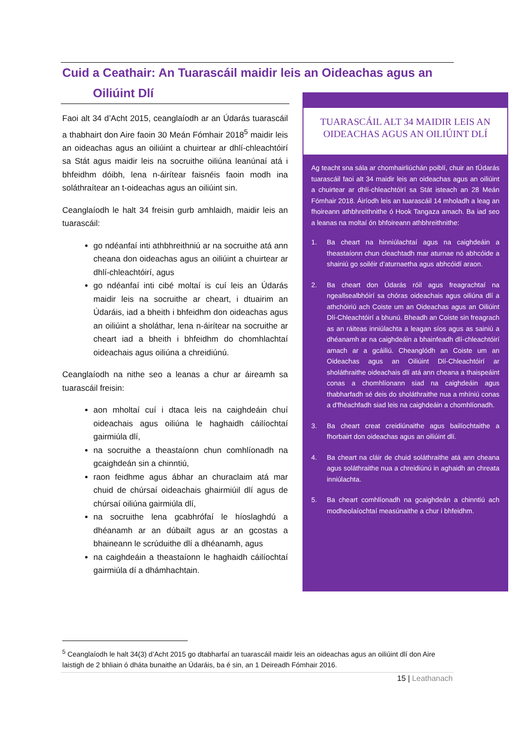Cuid a Ceathair: An Tuarascáil maidir leis an Oideachas agus an
Oiliúint Dlí
Faoi alt 34 d’Acht 2015, ceanglaíodh ar an Údarás tuarascáil a thabhairt don Aire faoin 30 Meán Fómhair 2018<sup>5</sup> maidir leis an oideachas agus an oiliúint a chuirtear ar dhlí-chleachtóirí sa Stát agus maidir leis na socruithe oiliúna leanúnaí atá i bhfeidhm dóibh, lena n-áirítear faisnéis faoin modh ina soláthraítear an t-oideachas agus an oiliúint sin.
Ceanglaíodh le halt 34 freisin gurb amhlaidh, maidir leis an tuarascáil:
go ndéanfaí inti athbhreithniú ar na socruithe atá ann cheana don oideachas agus an oiliúint a chuirtear ar dhlí-chleachtóirí, agus
go ndéanfaí inti cibé moltaí is cuí leis an Údarás maidir leis na socruithe ar cheart, i dtuairim an Údaráis, iad a bheith i bhfeidhm don oideachas agus an oiliúint a sholáthar, lena n-áirítear na socruithe ar cheart iad a bheith i bhfeidhm do chomhlachtaí oideachais agus oiliúna a chreidiúnú.
Ceanglaíodh na nithe seo a leanas a chur ar áireamh sa tuarascáil freisin:
aon mholtaí cuí i dtaca leis na caighdeáin chuí oideachais agus oiliúna le haghaidh cáilíochtaí gairmiúla dlí,
na socruithe a theastaíonn chun comhlíonadh na gcaighdeán sin a chinntiú,
raon feidhme agus ábhar an churaclaim atá mar chuid de chúrsaí oideachais ghairmiúil dlí agus de chúrsaí oiliúna gairmiúla dlí,
na socruithe lena gcabhrófaí le híoslaghdú a dhéanamh ar an dúbailt agus ar an gcostas a bhaineann le scrúduithe dlí a dhéanamh, agus
na caighdeáin a theastaíonn le haghaidh cáilíochtaí gairmiúla dí a dhámhachtain.
TUARASCÁIL ALT 34 MAIDIR LEIS AN
OIDEACHAS AGUS AN OILIÚINT DLÍ
Ag teacht sna sála ar chomhairliúchán poiblí, chuir an tÚdarás tuarascáil faoi alt 34 maidir leis an oideachas agus an oiliúint a chuirtear ar dhlí-chleachtóirí sa Stát isteach an 28 Meán Fómhair 2018. Áiríodh leis an tuarascáil 14 mholadh a leag an fhoireann athbhreithnithe ó Hook Tangaza amach. Ba iad seo a leanas na moltaí ón bhfoireann athbhreithnithe:
1. Ba cheart na hinniúlachtaí agus na caighdeáin a theastaíonn chun cleachtadh mar aturnae nó abhcóide a shainiú go soiléir d’aturnaetha agus abhcóidí araon.
2. Ba cheart don Údarás róil agus freagrachtaí na ngeallsealbhóirí sa chóras oideachais agus oiliúna dlí a athchóiriú ach Coiste um an Oideachas agus an Oiliúint Dlí-Chleachtóirí a bhunú. Bheadh an Coiste sin freagrach as an ráiteas inniúlachta a leagan síos agus as sainiú a dhéanamh ar na caighdeáin a bhainfeadh dlí-chleachtóirí amach ar a gcáiliú. Cheanglódh an Coiste um an Oideachas agus an Oiliúint Dlí-Chleachtóirí ar sholáthraithe oideachais dlí atá ann cheana a thaispeáint conas a chomhlíonann siad na caighdeáin agus thabharfadh sé deis do sholáthraithe nua a mhíniú conas a d’fhéachfadh siad leis na caighdeáin a chomhlíonadh.
3. Ba cheart creat creidiúnaithe agus bailíochtaithe a fhorbairt don oideachas agus an oiliúint dlí.
4. Ba cheart na cláir de chuid soláthraithe atá ann cheana agus soláthraithe nua a chreidiúnú in aghaidh an chreata inniúlachta.
5. Ba cheart comhlíonadh na gcaighdeán a chinntiú ach modheolaíochtaí measúnaithe a chur i bhfeidhm.
<sup>5</sup> Ceanglaíodh le halt 34(3) d’Acht 2015 go dtabharfaí an tuarascáil maidir leis an oideachas agus an oiliúint dlí don Aire laistigh de 2 bhliain ó dháta bunaithe an Údaráis, ba é sin, an 1 Deireadh Fómhair 2016.
15 | Leathanach